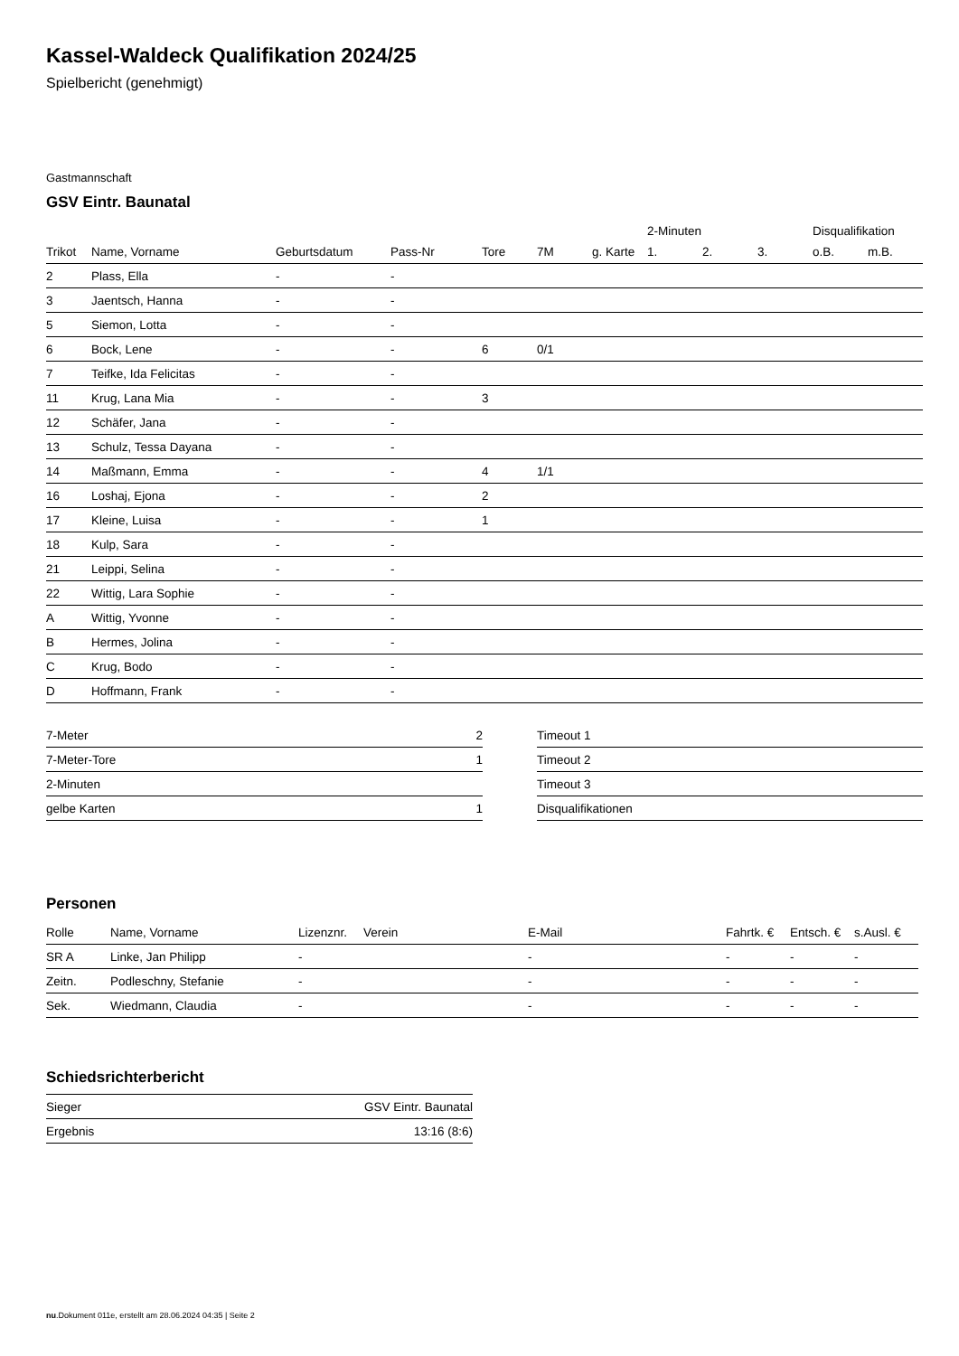Kassel-Waldeck Qualifikation 2024/25
Spielbericht (genehmigt)
Gastmannschaft
GSV Eintr. Baunatal
| | | | | | | | 2-Minuten | | | Disqualifikation | |
| --- | --- | --- | --- | --- | --- | --- | --- | --- | --- | --- | --- |
| Trikot | Name, Vorname | Geburtsdatum | Pass-Nr | Tore | 7M | g. Karte | 1. | 2. | 3. | o.B. | m.B. |
| 2 | Plass, Ella | - | - | | | | | | | | |
| 3 | Jaentsch, Hanna | - | - | | | | | | | | |
| 5 | Siemon, Lotta | - | - | | | | | | | | |
| 6 | Bock, Lene | - | - | 6 | 0/1 | | | | | | |
| 7 | Teifke, Ida Felicitas | - | - | | | | | | | | |
| 11 | Krug, Lana Mia | - | - | 3 | | | | | | | |
| 12 | Schäfer, Jana | - | - | | | | | | | | |
| 13 | Schulz, Tessa Dayana | - | - | | | | | | | | |
| 14 | Maßmann, Emma | - | - | 4 | 1/1 | | | | | | |
| 16 | Loshaj, Ejona | - | - | 2 | | | | | | | |
| 17 | Kleine, Luisa | - | - | 1 | | | | | | | |
| 18 | Kulp, Sara | - | - | | | | | | | | |
| 21 | Leippi, Selina | - | - | | | | | | | | |
| 22 | Wittig, Lara Sophie | - | - | | | | | | | | |
| A | Wittig, Yvonne | - | - | | | | | | | | |
| B | Hermes, Jolina | - | - | | | | | | | | |
| C | Krug, Bodo | - | - | | | | | | | | |
| D | Hoffmann, Frank | - | - | | | | | | | | |
| 7-Meter | 2 |
| 7-Meter-Tore | 1 |
| 2-Minuten | |
| gelbe Karten | 1 |
| Timeout 1 |
| Timeout 2 |
| Timeout 3 |
| Disqualifikationen |
Personen
| Rolle | Name, Vorname | Lizenznr. | Verein | E-Mail | Fahrtk. € | Entsch. € | s.Ausl. € |
| --- | --- | --- | --- | --- | --- | --- | --- |
| SR A | Linke, Jan Philipp | - | | - | - | - | - |
| Zeitn. | Podleschny, Stefanie | - | | - | - | - | - |
| Sek. | Wiedmann, Claudia | - | | - | - | - | - |
Schiedsrichterbericht
| Sieger | GSV Eintr. Baunatal |
| Ergebnis | 13:16 (8:6) |
nu.Dokument 011e, erstellt am 28.06.2024 04:35 | Seite 2